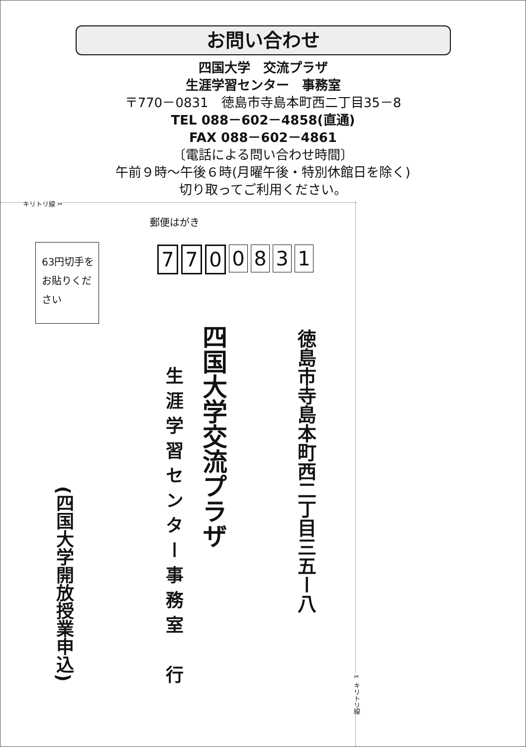お問い合わせ
四国大学　交流プラザ
生涯学習センター　事務室
〒770－0831　徳島市寺島本町西二丁目35－8
TEL 088－602－4858(直通)
FAX 088－602－4861
〔電話による問い合わせ時間〕
午前９時～午後６時(月曜午後・特別休館日を除く)
切り取ってご利用ください。
キリトリ線 ✂
✂ キリトリ線
郵便はがき
7 7 0 0831
63円切手を
お貼りくだ
さい
徳島市寺島本町西二丁目三五ー八
四国大学交流プラザ
生涯学習センター事務室　行
(四国大学開放授業申込)